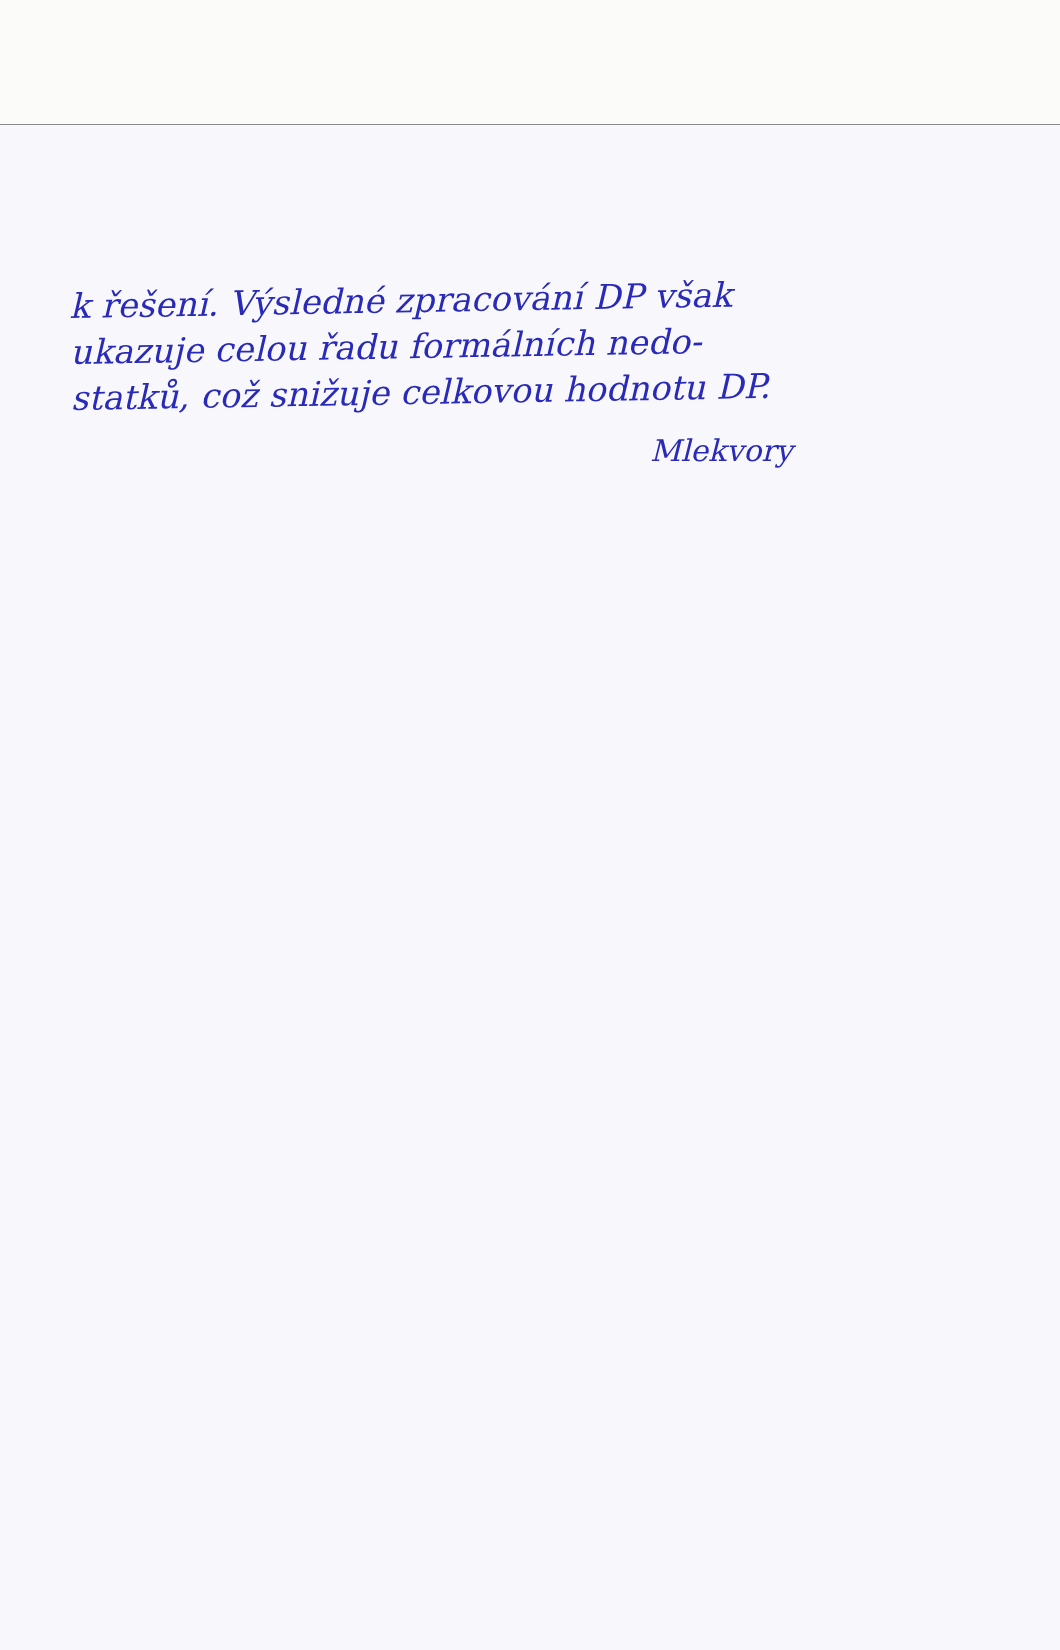k řešení. Výsledné zpracování DP však
ukazuje celou řadu formálních nedo-
statků, což snižuje celkovou hodnotu DP.
Mlekvory